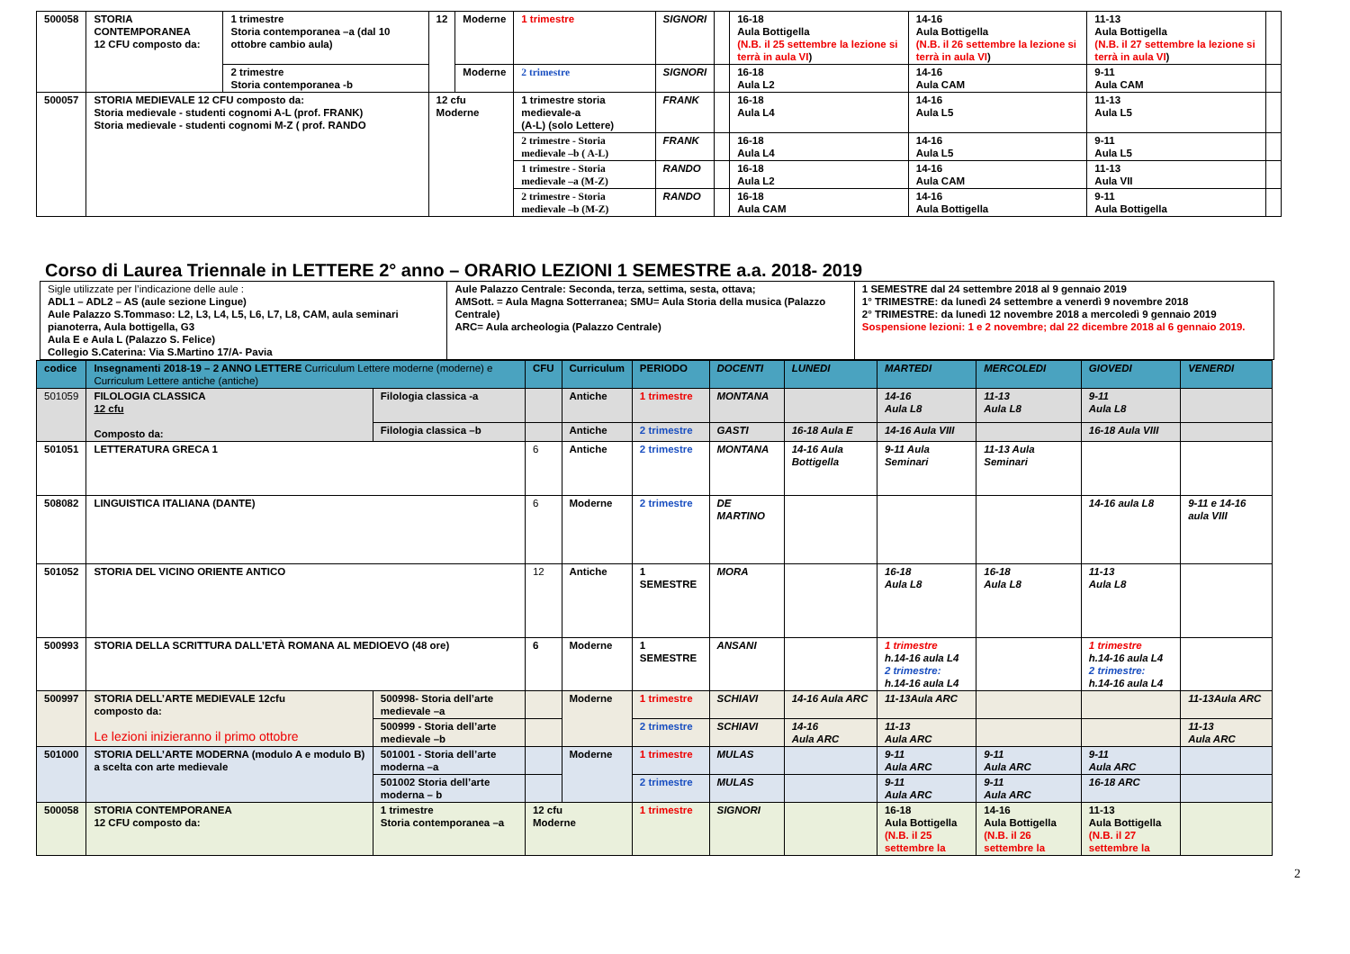| 500058 | STORIA CONTEMPORANEA 12 CFU composto da: | 1 trimestre Storia contemporanea –a (dal 10 ottobre cambio aula) | 12 | Moderne | 1 trimestre | SIGNORI | | 16-18 Aula Bottigella (N.B. il 25 settembre la lezione si terrà in aula VI ) | 14-16 Aula Bottigella (N.B. il 26 settembre la lezione si terrà in aula VI ) | 11-13 Aula Bottigella (N.B. il 27 settembre la lezione si terrà in aula VI ) | |
| | | 2 trimestre Storia contemporanea -b | | Moderne | 2 trimestre | SIGNORI | | 16-18 Aula L2 | 14-16 Aula CAM | 9-11 Aula CAM | |
| 500057 | STORIA MEDIEVALE 12 CFU composto da: Storia medievale - studenti cognomi A-L (prof. FRANK) Storia medievale - studenti cognomi M-Z ( prof. RANDO | | 12 cfu Moderne | | 1 trimestre storia medievale-a (A-L) (solo Lettere) | FRANK | | 16-18 Aula L4 | 14-16 Aula L5 | 11-13 Aula L5 | |
| | | | | | 2 trimestre - Storia medievale –b ( A-L) | FRANK | | 16-18 Aula L4 | 14-16 Aula L5 | 9-11 Aula L5 | |
| | | | | | 1 trimestre - Storia medievale –a (M-Z) | RANDO | | 16-18 Aula L2 | 14-16 Aula CAM | 11-13 Aula VII | |
| | | | | | 2 trimestre - Storia medievale –b (M-Z) | RANDO | | 16-18 Aula CAM | 14-16 Aula Bottigella | 9-11 Aula Bottigella | |
Corso di Laurea Triennale in LETTERE 2° anno – ORARIO LEZIONI 1 SEMESTRE a.a. 2018- 2019
| Sigle utilizzate per l’indicazione delle aule : ADL1 – ADL2 – AS (aule sezione Lingue) Aule Palazzo S.Tommaso: L2, L3, L4, L5, L6, L7, L8, CAM, aula seminari pianoterra, Aula bottigella, G3 Aula E e Aula L (Palazzo S. Felice) Collegio S.Caterina: Via S.Martino 17/A- Pavia | Aule Palazzo Centrale: Seconda, terza, settima, sesta, ottava; AMSott. = Aula Magna Sotterranea; SMU= Aula Storia della musica (Palazzo Centrale) ARC= Aula archeologia (Palazzo Centrale) | 1 SEMESTRE dal 24 settembre 2018 al 9 gennaio 2019 1° TRIMESTRE: da lunedì 24 settembre a venerdì 9 novembre 2018 2° TRIMESTRE: da lunedì 12 novembre 2018 a mercoledì 9 gennaio 2019 Sospensione lezioni: 1 e 2 novembre; dal 22 dicembre 2018 al 6 gennaio 2019. |
| codice | Insegnamenti 2018-19 – 2 ANNO LETTERE Curriculum Lettere moderne (moderne) e Curriculum Lettere antiche (antiche) | | CFU | Curriculum | PERIODO | DOCENTI | LUNEDI | MARTEDI | MERCOLEDI | GIOVEDI | VENERDI |
| --- | --- | --- | --- | --- | --- | --- | --- | --- | --- | --- | --- |
| 501059 | FILOLOGIA CLASSICA 12 cfu Composto da: | Filologia classica -a | | Antiche | 1 trimestre | MONTANA | | 14-16 Aula L8 | 11-13 Aula L8 | 9-11 Aula L8 | |
| | | Filologia classica –b | | Antiche | 2 trimestre | GASTI | 16-18 Aula E | 14-16 Aula VIII | | 16-18 Aula VIII | |
| 501051 | LETTERATURA GRECA 1 | | 6 | Antiche | 2 trimestre | MONTANA | 14-16 Aula Bottigella | 9-11 Aula Seminari | 11-13 Aula Seminari | | |
| 508082 | LINGUISTICA ITALIANA (DANTE) | | 6 | Moderne | 2 trimestre | DE MARTINO | | | | 14-16 aula L8 | 9-11 e 14-16 aula VIII |
| 501052 | STORIA DEL VICINO ORIENTE ANTICO | | 12 | Antiche | 1 SEMESTRE | MORA | | 16-18 Aula L8 | 16-18 Aula L8 | 11-13 Aula L8 | |
| 500993 | STORIA DELLA SCRITTURA DALL’ETÀ ROMANA AL MEDIOEVO (48 ore) | | 6 | Moderne | 1 SEMESTRE | ANSANI | | 1 trimestre h.14-16 aula L4 2 trimestre: h.14-16 aula L4 | | 1 trimestre h.14-16 aula L4 2 trimestre: h.14-16 aula L4 | |
| 500997 | STORIA DELL’ARTE MEDIEVALE 12cfu composto da: Le lezioni inizieranno il primo ottobre | 500998- Storia dell’arte medievale –a | | Moderne | 1 trimestre | SCHIAVI | 14-16 Aula ARC | 11-13Aula ARC | | | 11-13Aula ARC |
| | | 500999 - Storia dell’arte medievale –b | | | 2 trimestre | SCHIAVI | 14-16 Aula ARC | 11-13 Aula ARC | | | 11-13 Aula ARC |
| 501000 | STORIA DELL’ARTE MODERNA (modulo A e modulo B) a scelta con arte medievale | 501001 - Storia dell’arte moderna –a | | Moderne | 1 trimestre | MULAS | | 9-11 Aula ARC | 9-11 Aula ARC | 9-11 Aula ARC | |
| | | 501002 Storia dell’arte moderna – b | | | 2 trimestre | MULAS | | 9-11 Aula ARC | 9-11 Aula ARC | 16-18 ARC | |
| 500058 | STORIA CONTEMPORANEA 12 CFU composto da: | 1 trimestre Storia contemporanea –a | 12 cfu Moderne | | 1 trimestre | SIGNORI | | 16-18 Aula Bottigella (N.B. il 25 settembre la | 14-16 Aula Bottigella (N.B. il 26 settembre la | 11-13 Aula Bottigella (N.B. il 27 settembre la | |
2